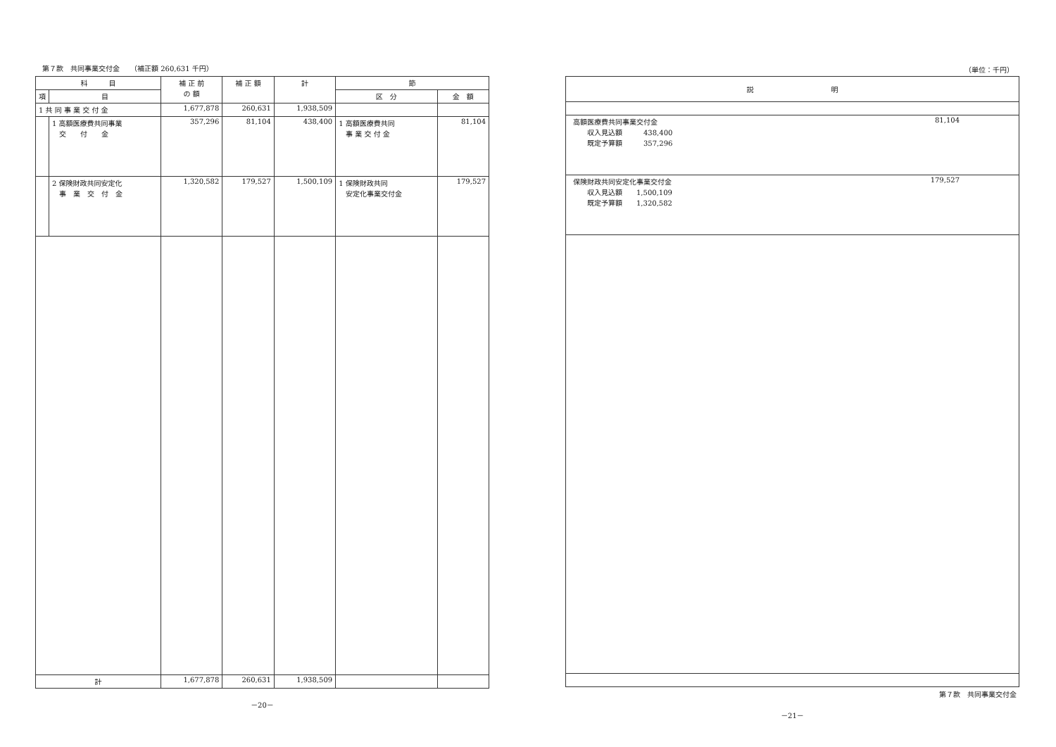第７款　共同事業交付金　　（補正額 260,631 千円）
| 科 目 | | 補 正 前 の 額 | 補 正 額 | 計 | 節 | |
| --- | --- | --- | --- | --- | --- | --- |
| 項 | 目 | | | | 区 分 | 金 額 |
| 1 共 同 事 業 交 付 金 | | 1,677,878 | 260,631 | 1,938,509 | | |
| | 1 高額医療費共同事業 交 付 金 | 357,296 | 81,104 | 438,400 | 1 高額医療費共同 事 業 交 付 金 | 81,104 |
| | 2 保険財政共同安定化 事 業 交 付 金 | 1,320,582 | 179,527 | 1,500,109 | 1 保険財政共同 安定化事業交付金 | 179,527 |
| 計 | | 1,677,878 | 260,631 | 1,938,509 | | |
－20－
（単位：千円）
| 説 明 |
| --- |
| 高額医療費共同事業交付金 81,104 収入見込額 438,400 既定予算額 357,296 |
| 保険財政共同安定化事業交付金 179,527 収入見込額 1,500,109 既定予算額 1,320,582 |
第７款　共同事業交付金
－21－